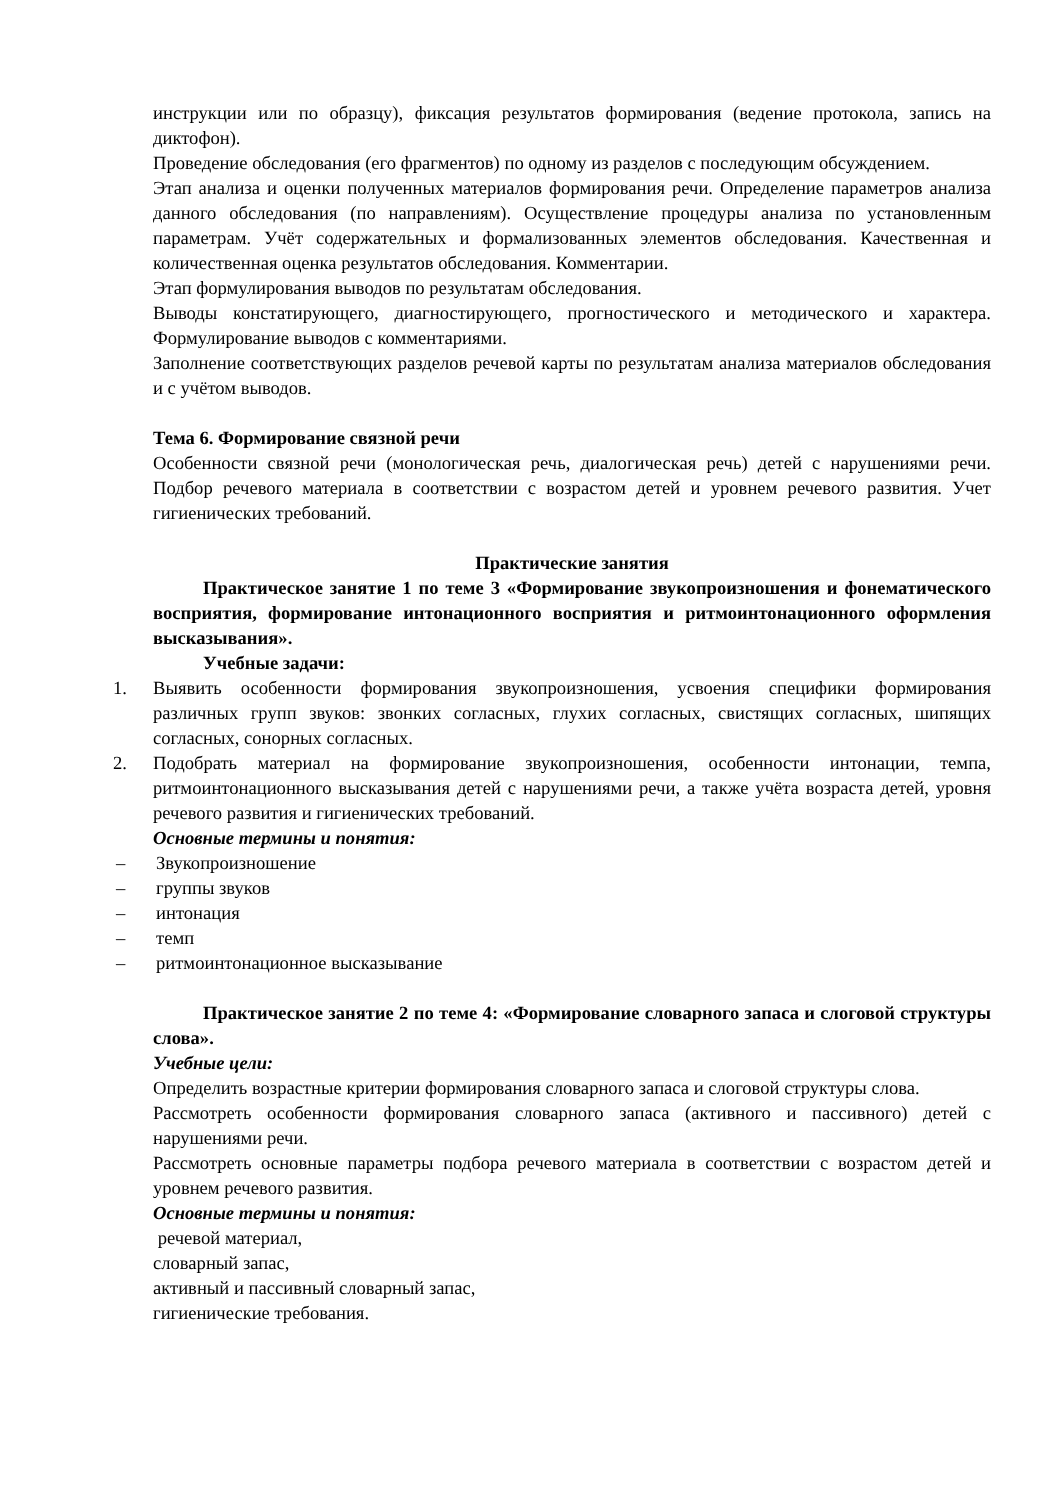инструкции или по образцу), фиксация результатов формирования (ведение протокола, запись на диктофон).
Проведение обследования (его фрагментов) по одному из разделов с последующим обсуждением.
Этап анализа и оценки полученных материалов формирования речи. Определение параметров анализа данного обследования (по направлениям). Осуществление процедуры анализа по установленным параметрам. Учёт содержательных и формализованных элементов обследования. Качественная и количественная оценка результатов обследования. Комментарии.
Этап формулирования выводов по результатам обследования.
Выводы констатирующего, диагностирующего, прогностического и методического и характера. Формулирование выводов с комментариями.
Заполнение соответствующих разделов речевой карты по результатам анализа материалов обследования и с учётом выводов.
Тема 6. Формирование связной речи
Особенности связной речи (монологическая речь, диалогическая речь) детей с нарушениями речи. Подбор речевого материала в соответствии с возрастом детей и уровнем речевого развития. Учет гигиенических требований.
Практические занятия
Практическое занятие 1 по теме 3 «Формирование звукопроизношения и фонематического восприятия, формирование интонационного восприятия и ритмоинтонационного оформления высказывания».
Учебные задачи:
1. Выявить особенности формирования звукопроизношения, усвоения специфики формирования различных групп звуков: звонких согласных, глухих согласных, свистящих согласных, шипящих согласных, сонорных согласных.
2. Подобрать материал на формирование звукопроизношения, особенности интонации, темпа, ритмоинтонационного высказывания детей с нарушениями речи, а также учёта возраста детей, уровня речевого развития и гигиенических требований.
Основные термины и понятия:
– Звукопроизношение
– группы звуков
– интонация
– темп
– ритмоинтонационное высказывание
Практическое занятие 2 по теме 4: «Формирование словарного запаса и слоговой структуры слова».
Учебные цели:
Определить возрастные критерии формирования словарного запаса и слоговой структуры слова.
Рассмотреть особенности формирования словарного запаса (активного и пассивного) детей с нарушениями речи.
Рассмотреть основные параметры подбора речевого материала в соответствии с возрастом детей и уровнем речевого развития.
Основные термины и понятия:
речевой материал,
словарный запас,
активный и пассивный словарный запас,
гигиенические требования.